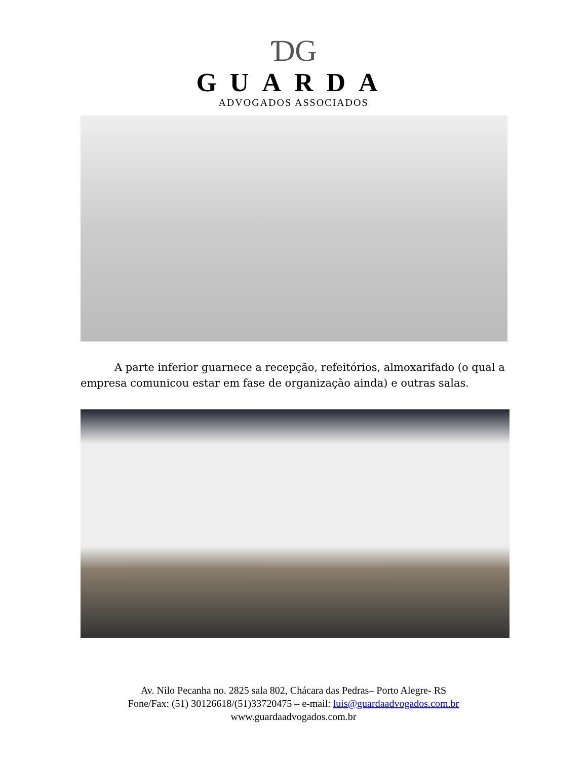ƊG
GUARDA
ADVOGADOS ASSOCIADOS
A parte inferior guarnece a recepção, refeitórios, almoxarifado (o qual a empresa comunicou estar em fase de organização ainda) e outras salas.
Av. Nilo Pecanha no. 2825 sala 802, Chácara das Pedras– Porto Alegre- RS
Fone/Fax: (51) 30126618/(51)33720475 – e-mail: luis@guardaadvogados.com.br
www.guardaadvogados.com.br